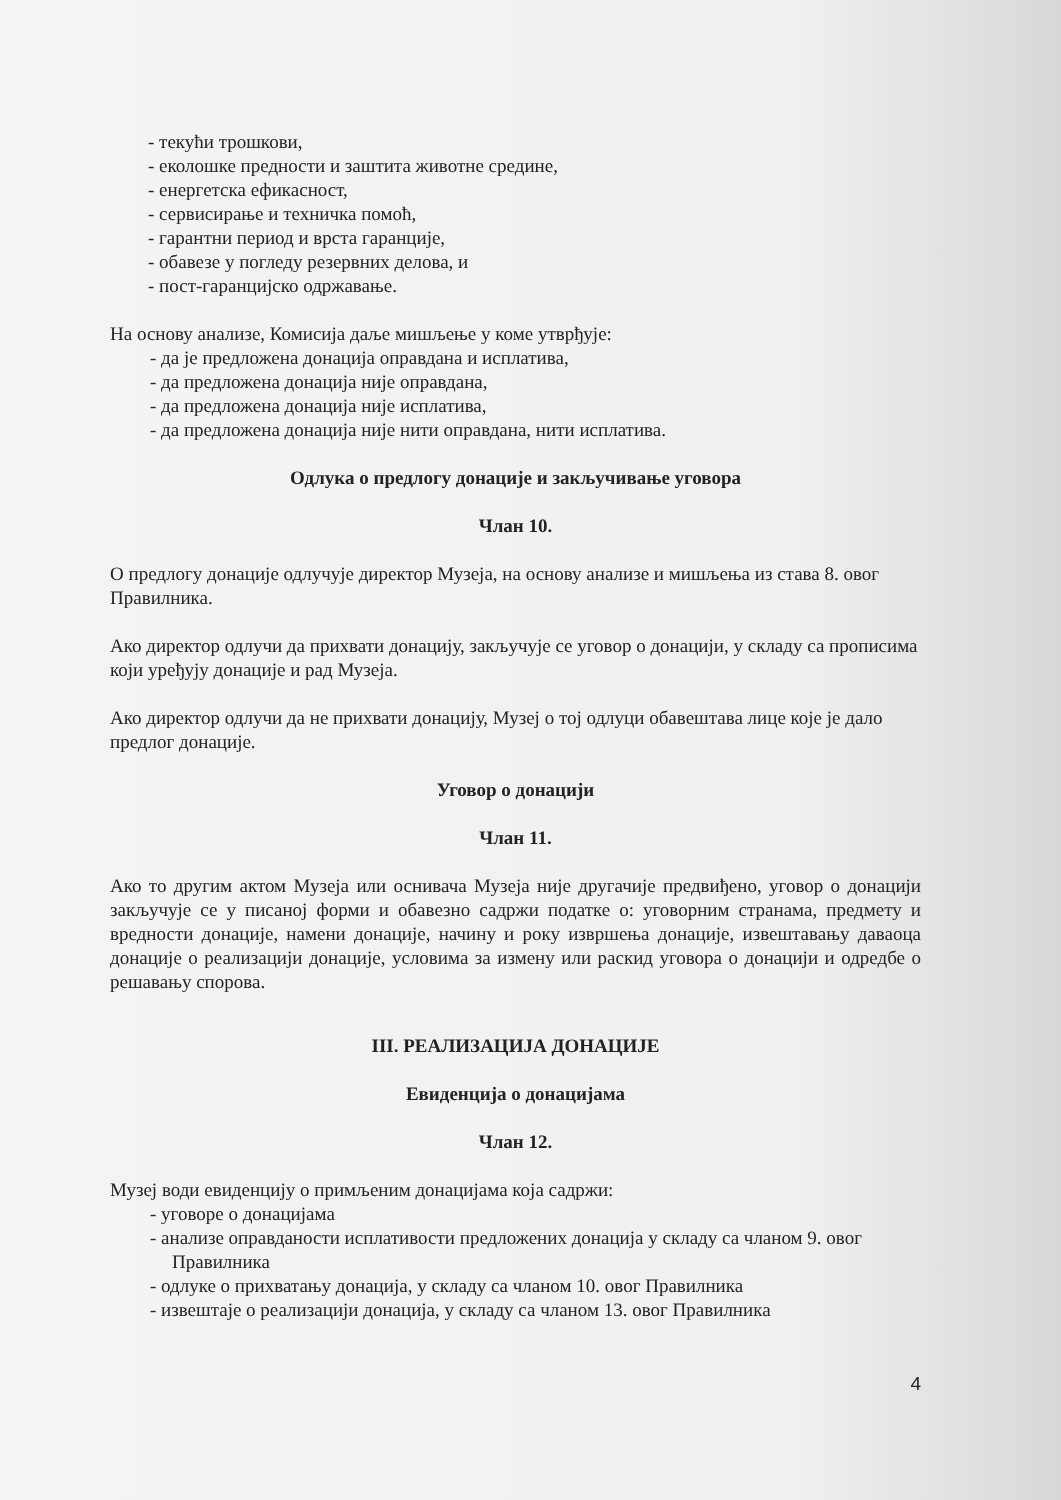- текући трошкови,
- еколошке предности и заштита животне средине,
- енергетска ефикасност,
- сервисирање и техничка помоћ,
- гарантни период и врста гаранције,
- обавезе у погледу резервних делова, и
- пост-гаранцијско одржавање.
На основу анализе, Комисија даље мишљење у коме утврђује:
- да је предложена донација оправдана и исплатива,
- да предложена донација није оправдана,
- да предложена донација није исплатива,
- да предложена донација није нити оправдана, нити исплатива.
Одлука о предлогу донације и закључивање уговора
Члан 10.
О предлогу донације одлучује директор Музеја, на основу анализе и мишљења из става 8. овог Правилника.
Ако директор одлучи да прихвати донацију, закључује се уговор о донацији, у складу са прописима који уређују донације и рад Музеја.
Ако директор одлучи да не прихвати донацију, Музеј о тој одлуци обавештава лице које је дало предлог донације.
Уговор о донацији
Члан 11.
Ако то другим актом Музеја или оснивача Музеја није другачије предвиђено, уговор о донацији закључује се у писаној форми и обавезно садржи податке о: уговорним странама, предмету и вредности донације, намени донације, начину и року извршења донације, извештавању даваоца донације о реализацији донације, условима за измену или раскид уговора о донацији и одредбе о решавању спорова.
III. РЕАЛИЗАЦИЈА ДОНАЦИЈЕ
Евиденција о донацијама
Члан 12.
Музеј води евиденцију о примљеним донацијама која садржи:
- уговоре о донацијама
- анализе оправданости исплативости предложених донација у складу са чланом 9. овог Правилника
- одлуке о прихватању донација, у складу са чланом 10. овог Правилника
- извештаје о реализацији донација, у складу са чланом 13. овог Правилника
4